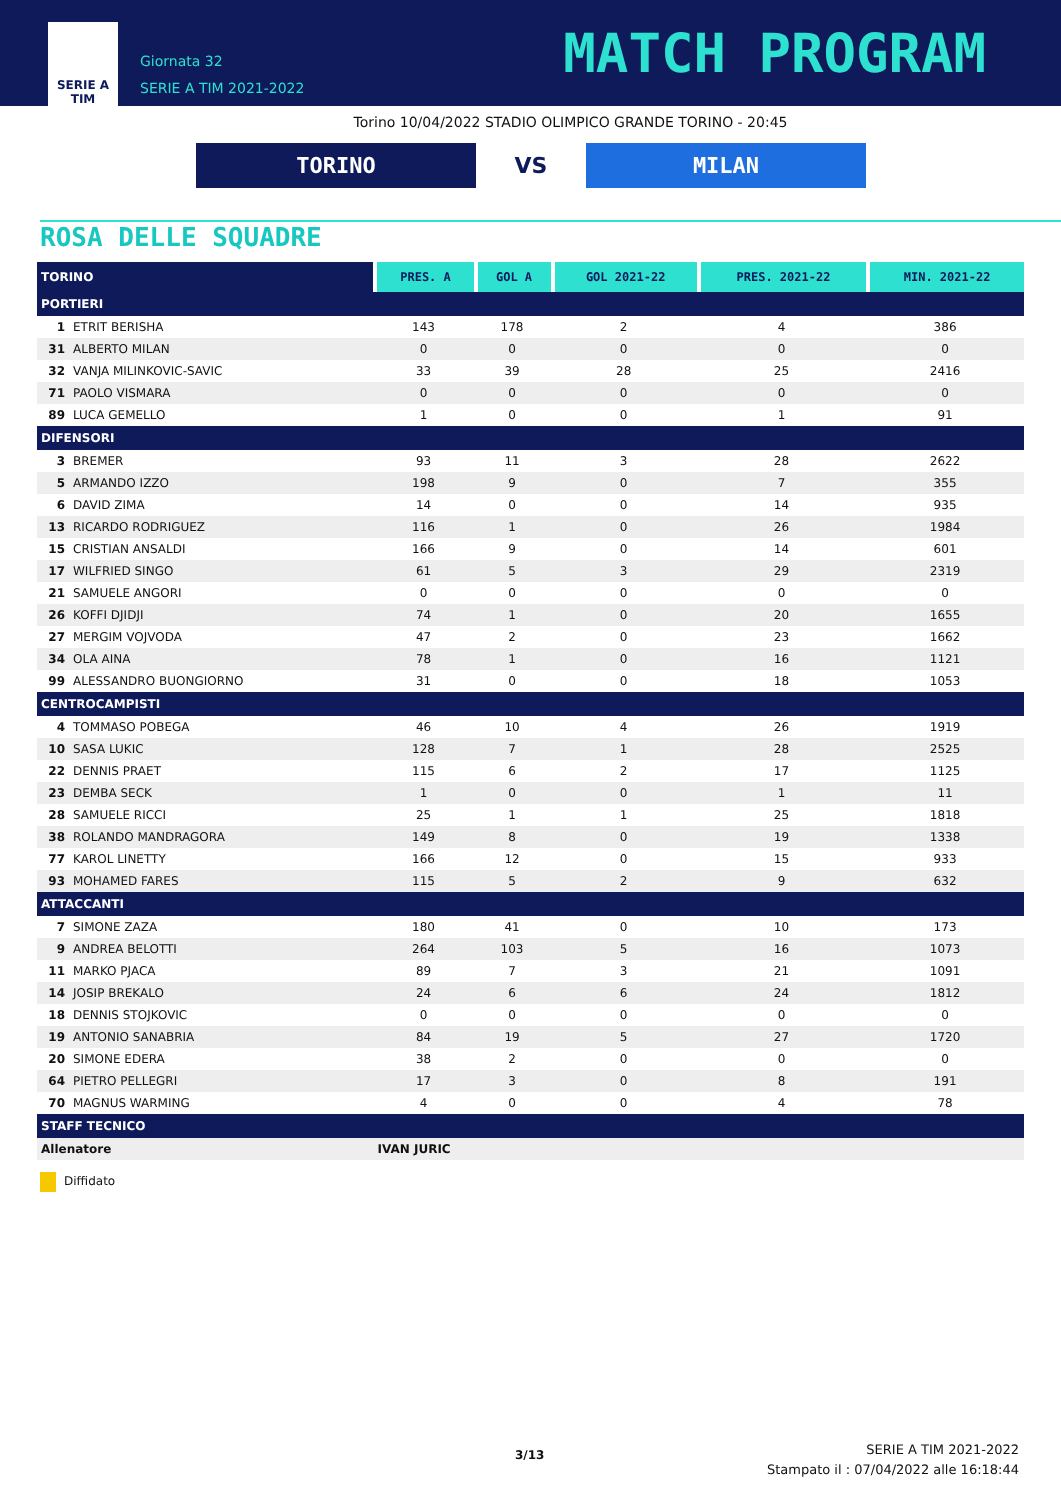SERIE A
TIM
Giornata 32
SERIE A TIM 2021-2022
MATCH PROGRAM
Torino 10/04/2022 STADIO OLIMPICO GRANDE TORINO - 20:45
TORINO
VS
MILAN
ROSA DELLE SQUADRE
| TORINO | PRES. A | GOL A | GOL 2021-22 | PRES. 2021-22 | MIN. 2021-22 |
| --- | --- | --- | --- | --- | --- |
| PORTIERI | | | | | |
| 1 ETRIT BERISHA | 143 | 178 | 2 | 4 | 386 |
| 31 ALBERTO MILAN | 0 | 0 | 0 | 0 | 0 |
| 32 VANJA MILINKOVIC-SAVIC | 33 | 39 | 28 | 25 | 2416 |
| 71 PAOLO VISMARA | 0 | 0 | 0 | 0 | 0 |
| 89 LUCA GEMELLO | 1 | 0 | 0 | 1 | 91 |
| DIFENSORI | | | | | |
| 3 BREMER | 93 | 11 | 3 | 28 | 2622 |
| 5 ARMANDO IZZO | 198 | 9 | 0 | 7 | 355 |
| 6 DAVID ZIMA | 14 | 0 | 0 | 14 | 935 |
| 13 RICARDO RODRIGUEZ | 116 | 1 | 0 | 26 | 1984 |
| 15 CRISTIAN ANSALDI | 166 | 9 | 0 | 14 | 601 |
| 17 WILFRIED SINGO | 61 | 5 | 3 | 29 | 2319 |
| 21 SAMUELE ANGORI | 0 | 0 | 0 | 0 | 0 |
| 26 KOFFI DJIDJI | 74 | 1 | 0 | 20 | 1655 |
| 27 MERGIM VOJVODA | 47 | 2 | 0 | 23 | 1662 |
| 34 OLA AINA | 78 | 1 | 0 | 16 | 1121 |
| 99 ALESSANDRO BUONGIORNO | 31 | 0 | 0 | 18 | 1053 |
| CENTROCAMPISTI | | | | | |
| 4 TOMMASO POBEGA | 46 | 10 | 4 | 26 | 1919 |
| 10 SASA LUKIC | 128 | 7 | 1 | 28 | 2525 |
| 22 DENNIS PRAET | 115 | 6 | 2 | 17 | 1125 |
| 23 DEMBA SECK | 1 | 0 | 0 | 1 | 11 |
| 28 SAMUELE RICCI | 25 | 1 | 1 | 25 | 1818 |
| 38 ROLANDO MANDRAGORA | 149 | 8 | 0 | 19 | 1338 |
| 77 KAROL LINETTY | 166 | 12 | 0 | 15 | 933 |
| 93 MOHAMED FARES | 115 | 5 | 2 | 9 | 632 |
| ATTACCANTI | | | | | |
| 7 SIMONE ZAZA | 180 | 41 | 0 | 10 | 173 |
| 9 ANDREA BELOTTI | 264 | 103 | 5 | 16 | 1073 |
| 11 MARKO PJACA | 89 | 7 | 3 | 21 | 1091 |
| 14 JOSIP BREKALO | 24 | 6 | 6 | 24 | 1812 |
| 18 DENNIS STOJKOVIC | 0 | 0 | 0 | 0 | 0 |
| 19 ANTONIO SANABRIA | 84 | 19 | 5 | 27 | 1720 |
| 20 SIMONE EDERA | 38 | 2 | 0 | 0 | 0 |
| 64 PIETRO PELLEGRI | 17 | 3 | 0 | 8 | 191 |
| 70 MAGNUS WARMING | 4 | 0 | 0 | 4 | 78 |
| STAFF TECNICO | | | | | |
| Allenatore | IVAN JURIC | | | | |
Diffidato
3/13
SERIE A TIM 2021-2022
Stampato il : 07/04/2022 alle 16:18:44